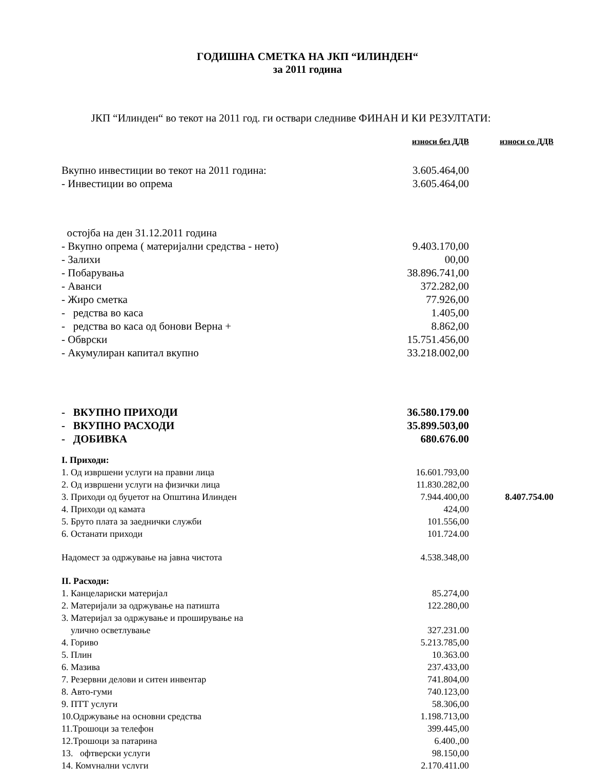ГОДИШНА СМЕТКА НА ЈКП “ИЛИНДЕН“
за 2011 година
ЈКП “Илинден“ во текот на 2011 год. ги оствари следниве ФИНАН И КИ РЕЗУЛТАТИ:
| | износи без ДДВ | износи со ДДВ |
| --- | --- | --- |
| Вкупно инвестиции во текот на 2011 година: | 3.605.464,00 | |
| - Инвестиции во опрема | 3.605.464,00 | |
| остојба на ден 31.12.2011 година | | |
| - Вкупно опрема ( материјални средства - нето) | 9.403.170,00 | |
| - Залихи | 00,00 | |
| - Побарувања | 38.896.741,00 | |
| - Аванси | 372.282,00 | |
| - Жиро сметка | 77.926,00 | |
| - редства во каса | 1.405,00 | |
| - редства во каса од бонови Верна + | 8.862,00 | |
| - Обврски | 15.751.456,00 | |
| - Акумулиран капитал вкупно | 33.218.002,00 | |
| - ВКУПНО ПРИХОДИ | 36.580.179.00 | |
| - ВКУПНО РАСХОДИ | 35.899.503,00 | |
| - ДОБИВКА | 680.676.00 | |
| I. Приходи: | | |
| 1. Од извршени услуги на правни лица | 16.601.793,00 | |
| 2. Од извршени услуги на физички лица | 11.830.282,00 | |
| 3. Приходи од буџетот на Општина Илинден | 7.944.400,00 | 8.407.754.00 |
| 4. Приходи од камата | 424,00 | |
| 5. Бруто плата за заеднички служби | 101.556,00 | |
| 6. Останати приходи | 101.724.00 | |
| Надомест за одржување на јавна чистота | 4.538.348,00 | |
| II. Расходи: | | |
| 1. Канцелариски материјал | 85.274,00 | |
| 2. Материјали за одржување на патишта | 122.280,00 | |
| 3. Материјал за одржување и проширување на улично осветлување | 327.231.00 | |
| 4. Гориво | 5.213.785,00 | |
| 5. Плин | 10.363.00 | |
| 6. Мазива | 237.433,00 | |
| 7. Резервни делови и ситен инвентар | 741.804,00 | |
| 8. Авто-гуми | 740.123,00 | |
| 9. ПТТ услуги | 58.306,00 | |
| 10.Одржување на основни средства | 1.198.713,00 | |
| 11.Трошоци за телефон | 399.445,00 | |
| 12.Трошоци за патарина | 6.400.,00 | |
| 13. офтверски услуги | 98.150,00 | |
| 14. Комунални услуги | 2.170.411,00 | |